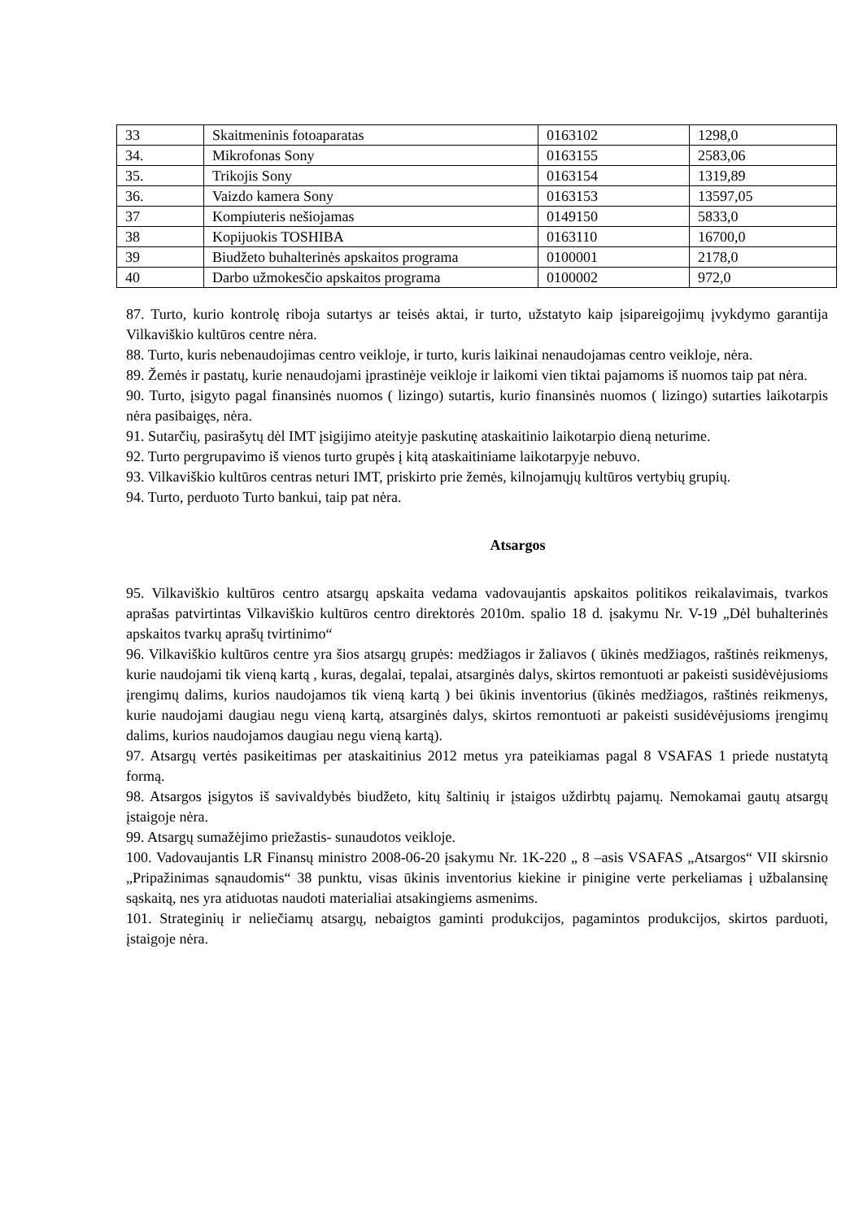| 33 | Skaitmeninis fotoaparatas | 0163102 | 1298,0 |
| 34. | Mikrofonas Sony | 0163155 | 2583,06 |
| 35. | Trikojis Sony | 0163154 | 1319,89 |
| 36. | Vaizdo kamera Sony | 0163153 | 13597,05 |
| 37 | Kompiuteris nešiojamas | 0149150 | 5833,0 |
| 38 | Kopijuokis TOSHIBA | 0163110 | 16700,0 |
| 39 | Biudžeto buhalterinės apskaitos programa | 0100001 | 2178,0 |
| 40 | Darbo užmokesčio apskaitos programa | 0100002 | 972,0 |
87. Turto, kurio kontrolę riboja sutartys ar teisės aktai, ir turto, užstatyto kaip įsipareigojimų įvykdymo garantija Vilkaviškio kultūros centre nėra.
88. Turto, kuris nebenaudojimas centro veikloje, ir turto, kuris laikinai nenaudojamas centro veikloje, nėra.
89. Žemės ir pastatų, kurie nenaudojami įprastinėje veikloje ir laikomi vien tiktai pajamoms iš nuomos taip pat nėra.
90. Turto, įsigyto pagal finansinės nuomos ( lizingo) sutartis, kurio finansinės nuomos ( lizingo) sutarties laikotarpis nėra pasibaigęs, nėra.
91. Sutarčių, pasirašytų dėl IMT įsigijimo ateityje paskutinę ataskaitinio laikotarpio dieną neturime.
92. Turto pergrupavimo iš vienos turto grupės į kitą ataskaitiniame laikotarpyje nebuvo.
93. Vilkaviškio kultūros centras neturi IMT, priskirto prie žemės, kilnojamųjų kultūros vertybių grupių.
94. Turto, perduoto Turto bankui, taip pat nėra.
Atsargos
95. Vilkaviškio kultūros centro atsargų apskaita vedama vadovaujantis apskaitos politikos reikalavimais, tvarkos aprašas patvirtintas Vilkaviškio kultūros centro direktorės 2010m. spalio 18 d. įsakymu Nr. V-19 „Dėl buhalterinės apskaitos tvarkų aprašų tvirtinimo“
96. Vilkaviškio kultūros centre yra šios atsargų grupės: medžiagos ir žaliavos ( ūkinės medžiagos, raštinės reikmenys, kurie naudojami tik vieną kartą , kuras, degalai, tepalai, atsarginės dalys, skirtos remontuoti ar pakeisti susidėvėjusioms įrengimų dalims, kurios naudojamos tik vieną kartą ) bei ūkinis inventorius (ūkinės medžiagos, raštinės reikmenys, kurie naudojami daugiau negu vieną kartą, atsarginės dalys, skirtos remontuoti ar pakeisti susidėvėjusioms įrengimų dalims, kurios naudojamos daugiau negu vieną kartą).
97. Atsargų vertės pasikeitimas per ataskaitinius 2012 metus yra pateikiamas pagal 8 VSAFAS 1 priede nustatytą formą.
98. Atsargos įsigytos iš savivaldybės biudžeto, kitų šaltinių ir įstaigos uždirbtų pajamų. Nemokamai gautų atsargų įstaigoje nėra.
99. Atsargų sumažėjimo priežastis- sunaudotos veikloje.
100. Vadovaujantis LR Finansų ministro 2008-06-20 įsakymu Nr. 1K-220 „ 8 –asis VSAFAS „Atsargos“ VII skirsnio „Pripažinimas sąnaudomis“ 38 punktu, visas ūkinis inventorius kiekine ir pinigine verte perkeliamas į užbalansinę sąskaitą, nes yra atiduotas naudoti materialiai atsakingiems asmenims.
101. Strateginių ir neliečiamų atsargų, nebaigtos gaminti produkcijos, pagamintos produkcijos, skirtos parduoti, įstaigoje nėra.